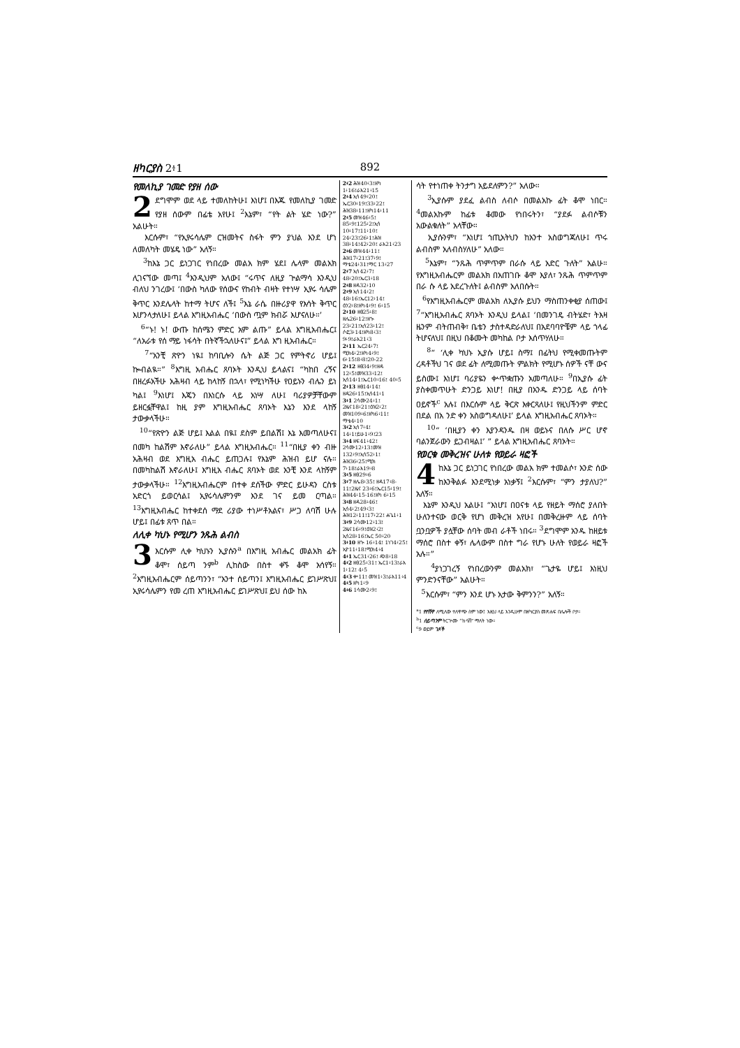ዘካርያስ 2፥1 892
የመለኪያ ገመድ የያዘ ሰው
2 ደግሞም ወደ ላይ ተመለከትሁ፤ እነሆ፤ በእጁ የመለኪያ ገመድ የያዘ ሰውም በፊቴ አየሁ፤ <sup>2</sup>እኔም፣ “የት ልት ሄድ ነው?” አልሁት።
እርሱም፣ “የኢየሩሳሌም ርዝመትና ስፋት ምን ያህል እንደ ሆነ ለመለካት መሄዴ ነው” አለኝ።
<sup>3</sup> ከእኔ ጋር ይነጋገር የነበረው መልአ ክም ሄደ፤ ሌላም መልአክ ሊገናኘው መጣ፤ <sup>4</sup>እንዲህም አለው፤ “ሩጥና ለዚያ ጕልማሳ እንዲህ ብለህ ንገረው፤ ‘በውስ ካለው የሰውና የከብት ብዛት የተነሣ ኢየሩ ሳሌም ቅጥር እንደሌላት ከተማ ትሆና ለች፤ <sup>5</sup>እኔ ራሴ በዙሪያዋ የእሳት ቅጥር እሆንላታለሁ፤ ይላል እግዚአብሔር ‘በውስ ጧም ክብሯ እሆናለሁ።’
<sup>6</sup> “ኑ! ኑ! ውጡ ከሰሜን ምድር አም ልጡ” ይላል እግዚአብሔር፤ “ለአራቱ የሰ ማይ ነፋሳት በትኛችኋለሁና፤” ይላል እግ ዚአብሔር።
<sup>7</sup> “አንቺ ጽዮን ነዪ፤ ከባቢሎን ሴት ልጅ ጋር የምትኖሪ ሆይ፤ ኰብልዪ።” <sup>8</sup>እግዚ አብሔር ጸባኦት እንዲህ ይላልና፤ “ካከበ ረኝና በዘረፉአችሁ አሕዛብ ላይ ከላከኝ በኋላ፣ የሚነካችሁ የዐይኑን ብሌን ይነ ካል፤ <sup>9</sup>እነሆ፤ እጄን በእነርሱ ላይ አነሣ ለሁ፤ ባሪያዎቻቸውም ይዘርፏቸዋል፤ ከዚ ያም እግዚአብሔር ጸባኦት እኔን እንደ ላከኝ ታውቃላችሁ።
<sup>10</sup> “የጽዮን ልጅ ሆይ፤ እልል በዪ፤ ደስም ይበልሽ፤ እኔ እመጣለሁና፤ በመካ ከልሽም እኖራለሁ” ይላል እግዚአብሔር። <sup>11</sup>“በዚያ ቀን ብዙ አሕዛብ ወደ እግዚአ ብሔር ይጠጋሉ፤ የእኔም ሕዝብ ይሆ ናሉ። በመካከልሽ እኖራለሁ፤ እግዚአ ብሔር ጸባኦት ወደ አንቺ እንደ ላከኝም ታውቃላችሁ። <sup>12</sup>እግዚአብሔርም በተቀ ደሰችው ምድር ይሁዳን ርስቱ አድርጎ ይወርሳል፤ ኢየሩሳሌምንም እንደ ገና ይመ ርጣል። <sup>13</sup>እግዚአብሔር ከተቀደሰ ማደ ሪያው ተነሥቶአልና፣ ሥጋ ለባሽ ሁሉ ሆይ፤ በፊቱ ጸጥ በል።
ለሊቀ ካህኑ የሚሆን ንጹሕ ልብስ
3 እርሱም ሊቀ ካህኑን ኢያሱን<sup>a</sup> በእግዚ አብሔር መልአክ ፊት ቆሞ፣ ሰይጣ ንም<sup>b</sup> ሊከስው በስተ ቀኙ ቆሞ አሳየኝ። <sup>2</sup>እግዚአብሔርም ሰይጣንን፣ “አንተ ሰይጣን፤ እግዚአብሔር ይገሥጽህ፤ ኢየሩሳሌምን የመ ረጠ እግዚአብሔር ይገሥጽህ፤ ይህ ሰው ከእ
2፥2 ሕዝ40፥3፤ዘካ 1፥16፤ራእ21፥15
2፥4 ኢሳ49፥20፤ ኤር30፥19፤33፥22፤ ሕዝ38፥11፤ዘካ14፥11
2፥5 መዝ46፥5፤ 85፥9፤125፥2፤ኢሳ 10፥17፤11፥10፤ 24፥23፤26፥1፤ሕዝ 38፥14፤42፥20፤ ራእ21፥23
2፥6 መዝ44፥11፤ ሕዝ17፥21፤37፥9፤ ማቴ24፥31፤ማር 13፥27
2፥7 ኢሳ42፥7፤ 48፥20፤ኤር3፥18
2፥8 ዘዳ32፥10
2፥9 ኢሳ14፥2፤ 48፥16፤ኤር12፥14፤ ዕን2፥8፤ዘካ4፥9፤ 6፥15
2፥10 ዘፀ25፥8፤ ዘሌ26፥12፤ዘኍ 23፥21፤ኢሳ23፥12፤ ሶፎ3፥14፤ዘካ8፥3፤ 9፥9፤ራእ21፥3
2፥11 ኤር24፥7፤ ሚክ4፥2፤ዘካ4፥9፤ 6፥15፤8፥8፤20-22
2፥12 ዘፀ34፥9፤ዘዳ 12፥5፤መዝ33፥12፤ ኢሳ14፥1፤ኤር10፥16፤ 40፥5
2፥13 ዘፀ14፥14፤ ዘዳ26፥15፤ኢሳ41፥1
3፥1 2ሳሙ24፥1፤ 2ዜና18፥21፤ዕዝ2፥2፤ መዝ109፥6፤ዘካ6፥11፤ ማቴ4፥10
3፥2 ኢሳ7፥4፤ 14፥1፤ይሁ1፥9፤23
3፥4 ዘፍ41፥42፤ 2ሳሙ12፥13፤መዝ 132፥9፤ኢሳ52፥1፤ ሕዝ36፥25፤ሚክ 7፥18፤ራእ19፥8
3፥5 ዘፀ29፥6
3፥7 ዘሌ8፥35፤ ዘዳ17፥8-11፤2ዜና 23፥6፤ኤር15፥19፤ ሕዝ44፥15-16፤ዘካ 6፥15
3፥8 ዘዳ28፥46፤ ኢሳ4፥2፤49፥3፤ ሕዝ12፥11፤17፥22፤ ሐጌ1፥1
3፥9 2ሳሙ12፥13፤ 2ዜና16፥9፤ዕዝ2፥2፤ ኢሳ28፥16፤ኤር 50፥20
3፥10 ዘኍ 16፥14፤ 1ነገ4፥25፤ ኢዮ11፥18፤ሚክ4፥4
4፥1 ኤር31፥26፤ ዳን8፥18
4፥2 ዘፀ25፥31፤ ኤር1፥13፤ራእ 1፥12፤ 4፥5
4፥3 ቍ11፤ መዝ1፥3፤ራእ11፥4
4፥5 ዘካ1፥9
4፥6 1ሳሙ2፥9፤
ሳት የተነጠቀ ትንታግ አይደለምን?” አለው።
<sup>3</sup> ኢያሱም ያደፈ ልብስ ለብሶ በመልአኩ ፊት ቆሞ ነበር። <sup>4</sup>መልአኩም ከፊቱ ቆመው የነበሩትን፣ “ያደፉ ልብሶቹን አውልቁለት” አላቸው።
ኢያሱንም፣ “እነሆ፤ ኀጢአትህን ከአንተ አስወግጃለሁ፤ ጥሩ ልብስም አለብስሃለሁ” አለው።
<sup>5</sup> እኔም፣ “ንጹሕ ጥምጥም በራሱ ላይ አድር ጉለት” አልሁ። የእግዚአብሔርም መልአክ በአጠገቡ ቆሞ እያለ፣ ንጹሕ ጥምጥም በራ ሱ ላይ አደረጉለት፤ ልብስም አለበሱት።
<sup>6</sup> የእግዚአብሔርም መልአክ ለኢያሱ ይህን ማስጠንቀቂያ ሰጠው፤ <sup>7</sup>“እግዚአብሔር ጸባኦት እንዲህ ይላል፤ ‘በመንገዴ ብትሄድ፣ ትእዛ ዜንም ብትጠብቅ፣ ቤቴን ታስተዳድራለህ፤ በአደባባዮቼም ላይ ኀላፊ ትሆናለህ፤ በዚህ በቆሙት መካከል ቦታ እሰጥሃለሁ።
<sup>8</sup> “ ‘ሊቀ ካህኑ ኢያሱ ሆይ፤ ስማ፤ በፊትህ የሚቀመጡትም ረዳቶችህ ገና ወደ ፊት ለሚመጡት ምልክት የሚሆኑ ሰዎች ናቸ ውና ይስሙ፤ እነሆ፤ ባሪያዬን ቍጥቋጡን አመጣለሁ። <sup>9</sup>በኢያሱ ፊት ያስቀመጥሁት ድንጋይ እነሆ! በዚያ በአንዱ ድንጋይ ላይ ሰባት ዐይኖች<sup>c</sup> አሉ፤ በእርሱም ላይ ቅርጽ እቀርጻለሁ፤ የዚህችንም ምድር በደል በአ ንድ ቀን አስወግዳለሁ፤’ ይላል እግዚአብሔር ጸባኦት።
<sup>10</sup> “ ‘በዚያን ቀን እያንዳንዱ በዛ ወይኑና በለሱ ሥር ሆኖ ባልንጀራውን ይጋብዛል፤’ ” ይላል እግዚአብሔር ጸባኦት።
የወርቁ መቅረዝና ሁለቱ የወይራ ዛፎች
4 ከእኔ ጋር ይነጋገር የነበረው መልአ ክም ተመልሶ፣ አንድ ሰው ከእንቅልፉ እንደሚነቃ አነቃኝ፤ <sup>2</sup>እርሱም፣ “ምን ታያለህ?” አለኝ።
እኔም እንዲህ አልሁ፤ “እነሆ፤ በዐናቱ ላይ የዘይት ማሰሮ ያለበት ሁለንተናው ወርቅ የሆነ መቅረዝ አየሁ፤ በመቅረዙም ላይ ሰባት ቧንቧዎች ያሏቸው ሰባት መብ ራቶች ነበሩ። <sup>3</sup>ደግሞም አንዱ ከዘይቱ ማሰሮ በስተ ቀኝ፣ ሌላውም በስተ ግራ የሆኑ ሁለት የወይራ ዛፎች አሉ።”
<sup>4</sup> ያነጋገረኝ የነበረውንም መልአክ፣ “ጌታዬ ሆይ፤ እነዚህ ምንድንናቸው” አልሁት።
<sup>5</sup> እርሱም፣ “ምን እንደ ሆኑ አታው ቅምንን?” አለኝ።
<sup>a</sup> 1 የዮሽዋ ለሚለው ተለዋጭ ስም ነው፤ እዚህ ላይ እንዲሁም በዘካርያስ መጽሐፍ በሌሎች ቦታ።
<sup>b</sup> 1 ሰይጣንም ትርጕሙ “ከሳሽ” ማለት ነው።
<sup>c</sup> 9 ወይም ገጾች